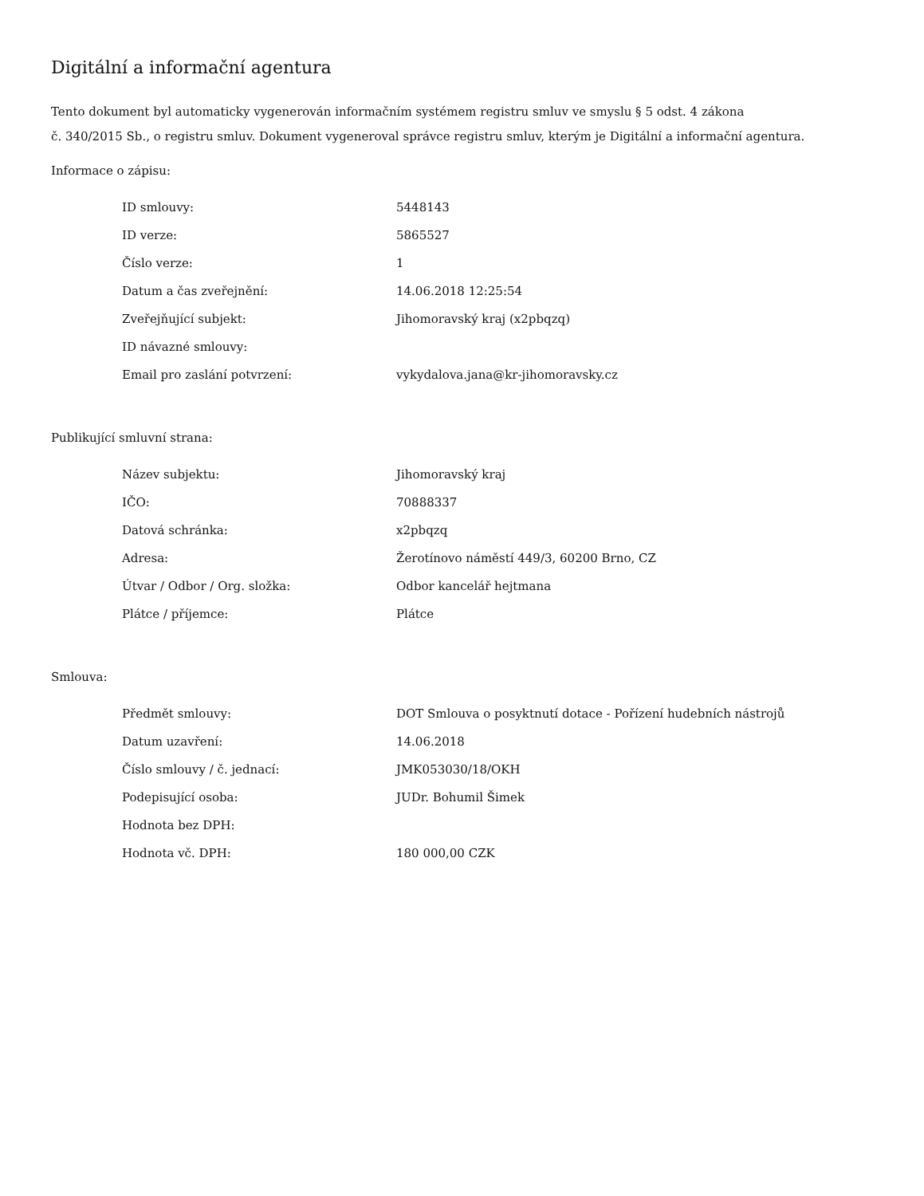Digitální a informační agentura
Tento dokument byl automaticky vygenerován informačním systémem registru smluv ve smyslu § 5 odst. 4 zákona
č. 340/2015 Sb., o registru smluv. Dokument vygeneroval správce registru smluv, kterým je Digitální a informační agentura.
Informace o zápisu:
| ID smlouvy: | 5448143 |
| ID verze: | 5865527 |
| Číslo verze: | 1 |
| Datum a čas zveřejnění: | 14.06.2018 12:25:54 |
| Zveřejňující subjekt: | Jihomoravský kraj (x2pbqzq) |
| ID návazné smlouvy: | |
| Email pro zaslání potvrzení: | vykydalova.jana@kr-jihomoravsky.cz |
Publikující smluvní strana:
| Název subjektu: | Jihomoravský kraj |
| IČO: | 70888337 |
| Datová schránka: | x2pbqzq |
| Adresa: | Žerotínovo náměstí 449/3, 60200 Brno, CZ |
| Útvar / Odbor / Org. složka: | Odbor kancelář hejtmana |
| Plátce / příjemce: | Plátce |
Smlouva:
| Předmět smlouvy: | DOT Smlouva o posyktnutí dotace - Pořízení hudebních nástrojů |
| Datum uzavření: | 14.06.2018 |
| Číslo smlouvy / č. jednací: | JMK053030/18/OKH |
| Podepisující osoba: | JUDr. Bohumil Šimek |
| Hodnota bez DPH: | |
| Hodnota vč. DPH: | 180 000,00 CZK |